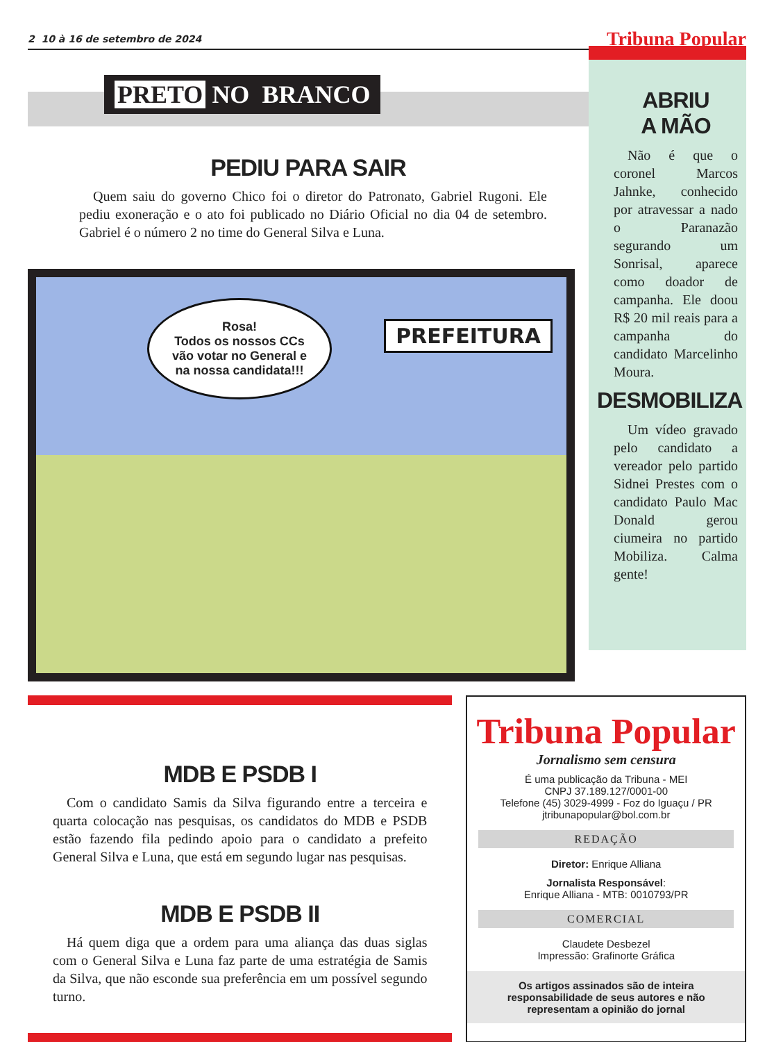2 10 à 16 de setembro de 2024
Tribuna Popular
PRETO NO BRANCO
PEDIU PARA SAIR
Quem saiu do governo Chico foi o diretor do Patronato, Gabriel Rugoni. Ele pediu exoneração e o ato foi publicado no Diário Oficial no dia 04 de setembro. Gabriel é o número 2 no time do General Silva e Luna.
Rosa!
Todos os nossos CCs vão votar no General e na nossa candidata!!!
PREFEITURA
ABRIU
A MÃO
Não é que o coronel Marcos Jahnke, conhecido por atravessar a nado o Paranazão segurando um Sonrisal, aparece como doador de campanha. Ele doou R$ 20 mil reais para a campanha do candidato Marcelinho Moura.
DESMOBILIZA
Um vídeo gravado pelo candidato a vereador pelo partido Sidnei Prestes com o candidato Paulo Mac Donald gerou ciumeira no partido Mobiliza. Calma gente!
MDB E PSDB I
Com o candidato Samis da Silva figurando entre a terceira e quarta colocação nas pesquisas, os candidatos do MDB e PSDB estão fazendo fila pedindo apoio para o candidato a prefeito General Silva e Luna, que está em segundo lugar nas pesquisas.
MDB E PSDB II
Há quem diga que a ordem para uma aliança das duas siglas com o General Silva e Luna faz parte de uma estratégia de Samis da Silva, que não esconde sua preferência em um possível segundo turno.
Tribuna Popular
Jornalismo sem censura
É uma publicação da Tribuna - MEI
CNPJ 37.189.127/0001-00
Telefone (45) 3029-4999 - Foz do Iguaçu / PR
jtribunapopular@bol.com.br
REDAÇÃO
Diretor: Enrique Alliana
Jornalista Responsável:
Enrique Alliana - MTB: 0010793/PR
COMERCIAL
Claudete Desbezel
Impressão: Grafinorte Gráfica
Os artigos assinados são de inteira responsabilidade de seus autores e não representam a opinião do jornal